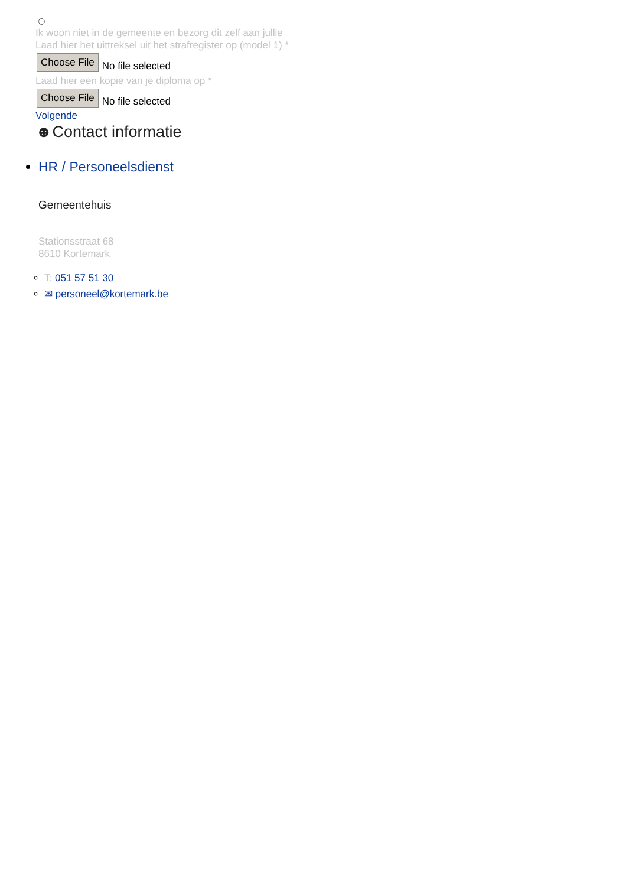Ik woon niet in de gemeente en bezorg dit zelf aan jullie
Laad hier het uittreksel uit het strafregister op (model 1) *
Choose File No file selected
Laad hier een kopie van je diploma op *
Choose File No file selected
Volgende
☻Contact informatie
HR / Personeelsdienst
Gemeentehuis
Stationsstraat 68
8610 Kortemark
T: 051 57 51 30
✉ personeel@kortemark.be